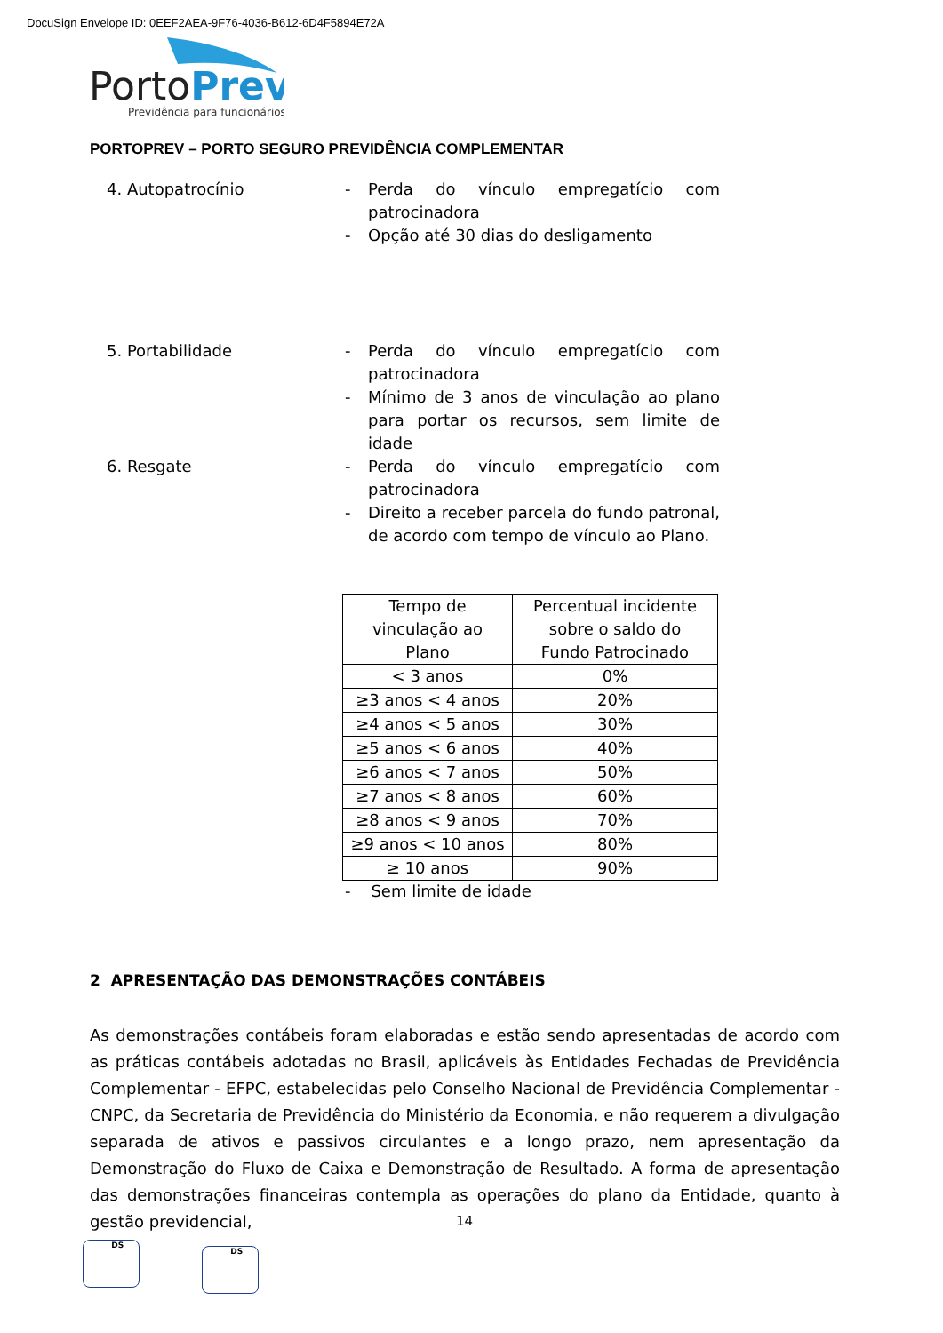DocuSign Envelope ID: 0EEF2AEA-9F76-4036-B612-6D4F5894E72A
PortoPrev
Previdência para funcionários
PORTOPREV – PORTO SEGURO PREVIDÊNCIA COMPLEMENTAR
4. Autopatrocínio - Perda do vínculo empregatício com patrocinadora
- Opção até 30 dias do desligamento
5. Portabilidade - Perda do vínculo empregatício com patrocinadora
- Mínimo de 3 anos de vinculação ao plano para portar os recursos, sem limite de idade
6. Resgate - Perda do vínculo empregatício com patrocinadora
- Direito a receber parcela do fundo patronal, de acordo com tempo de vínculo ao Plano.
| Tempo de vinculação ao Plano | Percentual incidente sobre o saldo do Fundo Patrocinado |
| --- | --- |
| < 3 anos | 0% |
| ≥3 anos < 4 anos | 20% |
| ≥4 anos < 5 anos | 30% |
| ≥5 anos < 6 anos | 40% |
| ≥6 anos < 7 anos | 50% |
| ≥7 anos < 8 anos | 60% |
| ≥8 anos < 9 anos | 70% |
| ≥9 anos < 10 anos | 80% |
| ≥ 10 anos | 90% |
- Sem limite de idade
2 APRESENTAÇÃO DAS DEMONSTRAÇÕES CONTÁBEIS
As demonstrações contábeis foram elaboradas e estão sendo apresentadas de acordo com as práticas contábeis adotadas no Brasil, aplicáveis às Entidades Fechadas de Previdência Complementar - EFPC, estabelecidas pelo Conselho Nacional de Previdência Complementar - CNPC, da Secretaria de Previdência do Ministério da Economia, e não requerem a divulgação separada de ativos e passivos circulantes e a longo prazo, nem apresentação da Demonstração do Fluxo de Caixa e Demonstração de Resultado. A forma de apresentação das demonstrações financeiras contempla as operações do plano da Entidade, quanto à gestão previdencial,
14
DS
DS